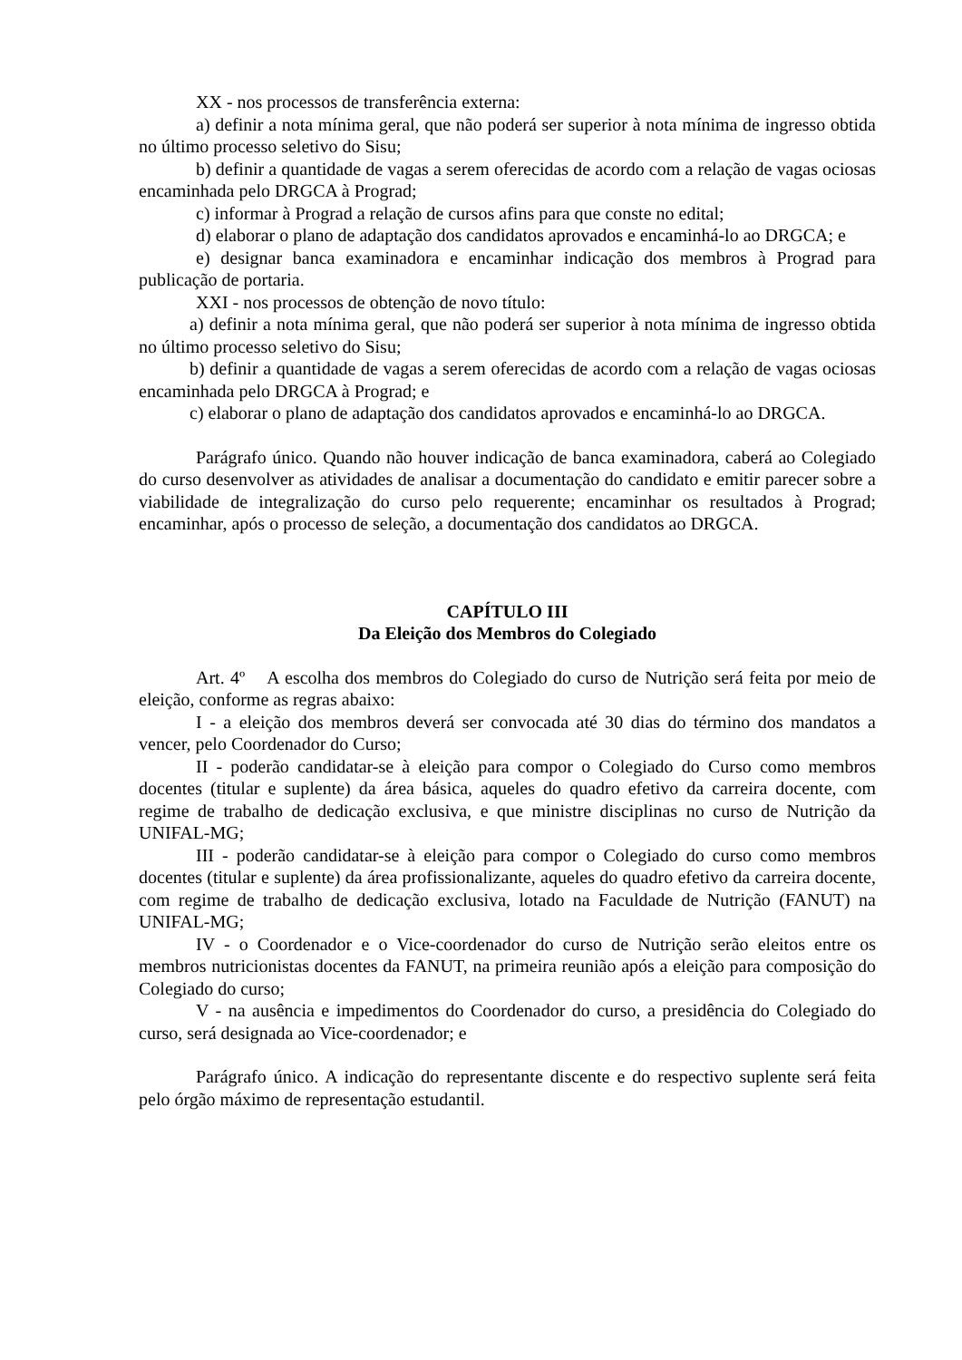XX - nos processos de transferência externa:
a) definir a nota mínima geral, que não poderá ser superior à nota mínima de ingresso obtida no último processo seletivo do Sisu;
b) definir a quantidade de vagas a serem oferecidas de acordo com a relação de vagas ociosas encaminhada pelo DRGCA à Prograd;
c) informar à Prograd a relação de cursos afins para que conste no edital;
d) elaborar o plano de adaptação dos candidatos aprovados e encaminhá-lo ao DRGCA; e
e) designar banca examinadora e encaminhar indicação dos membros à Prograd para publicação de portaria.
XXI - nos processos de obtenção de novo título:
a) definir a nota mínima geral, que não poderá ser superior à nota mínima de ingresso obtida no último processo seletivo do Sisu;
b) definir a quantidade de vagas a serem oferecidas de acordo com a relação de vagas ociosas encaminhada pelo DRGCA à Prograd; e
c) elaborar o plano de adaptação dos candidatos aprovados e encaminhá-lo ao DRGCA.
Parágrafo único. Quando não houver indicação de banca examinadora, caberá ao Colegiado do curso desenvolver as atividades de analisar a documentação do candidato e emitir parecer sobre a viabilidade de integralização do curso pelo requerente; encaminhar os resultados à Prograd; encaminhar, após o processo de seleção, a documentação dos candidatos ao DRGCA.
CAPÍTULO III
Da Eleição dos Membros do Colegiado
Art. 4º A escolha dos membros do Colegiado do curso de Nutrição será feita por meio de eleição, conforme as regras abaixo:
I - a eleição dos membros deverá ser convocada até 30 dias do término dos mandatos a vencer, pelo Coordenador do Curso;
II - poderão candidatar-se à eleição para compor o Colegiado do Curso como membros docentes (titular e suplente) da área básica, aqueles do quadro efetivo da carreira docente, com regime de trabalho de dedicação exclusiva, e que ministre disciplinas no curso de Nutrição da UNIFAL-MG;
III - poderão candidatar-se à eleição para compor o Colegiado do curso como membros docentes (titular e suplente) da área profissionalizante, aqueles do quadro efetivo da carreira docente, com regime de trabalho de dedicação exclusiva, lotado na Faculdade de Nutrição (FANUT) na UNIFAL-MG;
IV - o Coordenador e o Vice-coordenador do curso de Nutrição serão eleitos entre os membros nutricionistas docentes da FANUT, na primeira reunião após a eleição para composição do Colegiado do curso;
V - na ausência e impedimentos do Coordenador do curso, a presidência do Colegiado do curso, será designada ao Vice-coordenador; e
Parágrafo único. A indicação do representante discente e do respectivo suplente será feita pelo órgão máximo de representação estudantil.